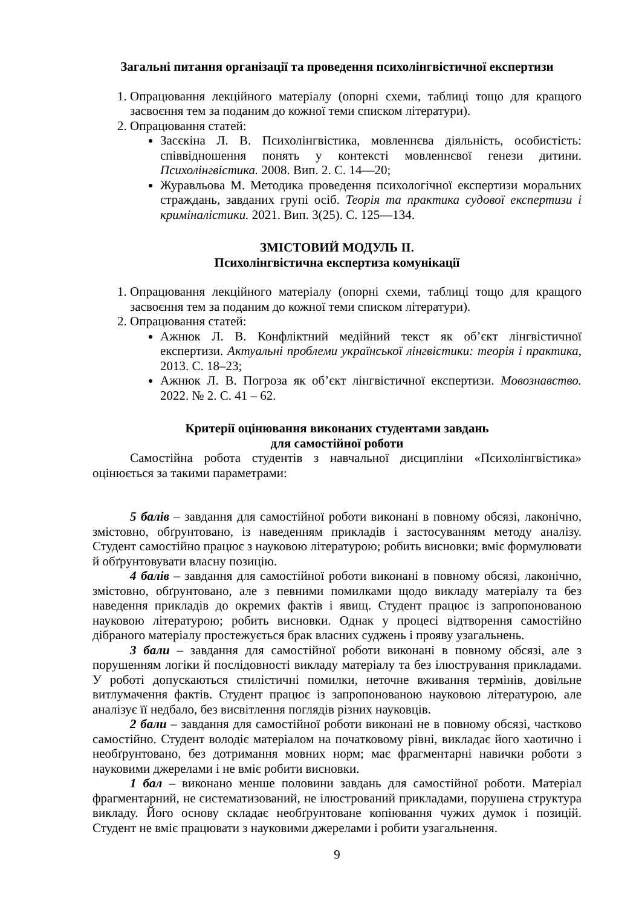Загальні питання організації та проведення психолінгвістичної експертизи
1. Опрацювання лекційного матеріалу (опорні схеми, таблиці тощо для кращого засвоєння тем за поданим до кожної теми списком літератури).
2. Опрацювання статей:
Засєкіна Л. В. Психолінгвістика, мовленнєва діяльність, особистість: співвідношення понять у контексті мовленнєвої генези дитини. Психолінгвістика. 2008. Вип. 2. С. 14—20;
Журавльова М. Методика проведення психологічної експертизи моральних страждань, завданих групі осіб. Теорія та практика судової експертизи і криміналістики. 2021. Вип. 3(25). С. 125—134.
ЗМІСТОВИЙ МОДУЛЬ ІІ.
Психолінгвістична експертиза комунікації
1. Опрацювання лекційного матеріалу (опорні схеми, таблиці тощо для кращого засвоєння тем за поданим до кожної теми списком літератури).
2. Опрацювання статей:
Ажнюк Л. В. Конфліктний медійний текст як об’єкт лінгвістичної експертизи. Актуальні проблеми української лінгвістики: теорія і практика, 2013. С. 18–23;
Ажнюк Л. В. Погроза як об’єкт лінгвістичної експертизи. Мовознавство. 2022. № 2. С. 41 – 62.
Критерії оцінювання виконаних студентами завдань
для самостійної роботи
Самостійна робота студентів з навчальної дисципліни «Психолінгвістика» оцінюється за такими параметрами:
5 балів – завдання для самостійної роботи виконані в повному обсязі, лаконічно, змістовно, обґрунтовано, із наведенням прикладів і застосуванням методу аналізу. Студент самостійно працює з науковою літературою; робить висновки; вміє формулювати й обґрунтовувати власну позицію.
4 балів – завдання для самостійної роботи виконані в повному обсязі, лаконічно, змістовно, обґрунтовано, але з певними помилками щодо викладу матеріалу та без наведення прикладів до окремих фактів і явищ. Студент працює із запропонованою науковою літературою; робить висновки. Однак у процесі відтворення самостійно дібраного матеріалу простежується брак власних суджень і прояву узагальнень.
3 бали – завдання для самостійної роботи виконані в повному обсязі, але з порушенням логіки й послідовності викладу матеріалу та без ілюстрування прикладами. У роботі допускаються стилістичні помилки, неточне вживання термінів, довільне витлумачення фактів. Студент працює із запропонованою науковою літературою, але аналізує її недбало, без висвітлення поглядів різних науковців.
2 бали – завдання для самостійної роботи виконані не в повному обсязі, частково самостійно. Студент володіє матеріалом на початковому рівні, викладає його хаотично і необґрунтовано, без дотримання мовних норм; має фрагментарні навички роботи з науковими джерелами і не вміє робити висновки.
1 бал – виконано менше половини завдань для самостійної роботи. Матеріал фрагментарний, не систематизований, не ілюстрований прикладами, порушена структура викладу. Його основу складає необґрунтоване копіювання чужих думок і позицій. Студент не вміє працювати з науковими джерелами і робити узагальнення.
9